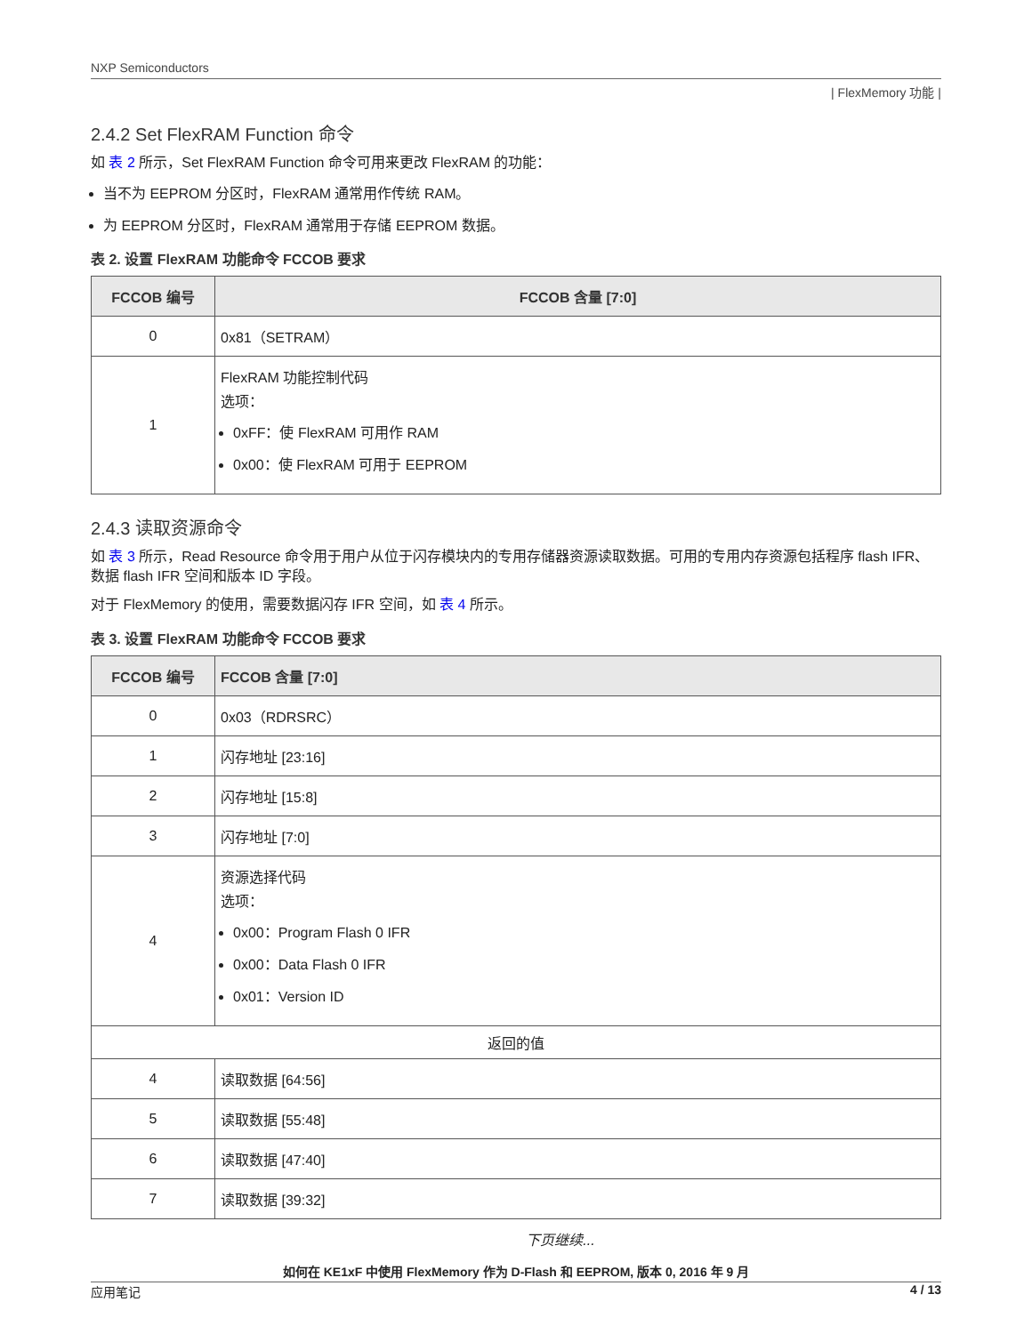NXP Semiconductors
| FlexMemory 功能 |
2.4.2 Set FlexRAM Function 命令
如 表 2 所示，Set FlexRAM Function 命令可用来更改 FlexRAM 的功能：
当不为 EEPROM 分区时，FlexRAM 通常用作传统 RAM。
为 EEPROM 分区时，FlexRAM 通常用于存储 EEPROM 数据。
表 2. 设置 FlexRAM 功能命令 FCCOB 要求
| FCCOB 编号 | FCCOB 含量 [7:0] |
| --- | --- |
| 0 | 0x81（SETRAM） |
| 1 | FlexRAM 功能控制代码 选项： 0xFF：使 FlexRAM 可用作 RAM 0x00：使 FlexRAM 可用于 EEPROM |
2.4.3 读取资源命令
如 表 3 所示，Read Resource 命令用于用户从位于闪存模块内的专用存储器资源读取数据。可用的专用内存资源包括程序 flash IFR、数据 flash IFR 空间和版本 ID 字段。
对于 FlexMemory 的使用，需要数据闪存 IFR 空间，如 表 4 所示。
表 3. 设置 FlexRAM 功能命令 FCCOB 要求
| FCCOB 编号 | FCCOB 含量 [7:0] |
| --- | --- |
| 0 | 0x03（RDRSRC） |
| 1 | 闪存地址 [23:16] |
| 2 | 闪存地址 [15:8] |
| 3 | 闪存地址 [7:0] |
| 4 | 资源选择代码 选项： 0x00：Program Flash 0 IFR 0x00：Data Flash 0 IFR 0x01：Version ID |
| 返回的值 | |
| 4 | 读取数据 [64:56] |
| 5 | 读取数据 [55:48] |
| 6 | 读取数据 [47:40] |
| 7 | 读取数据 [39:32] |
下页继续...
如何在 KE1xF 中使用 FlexMemory 作为 D-Flash 和 EEPROM, 版本 0, 2016 年 9 月
应用笔记 4 / 13